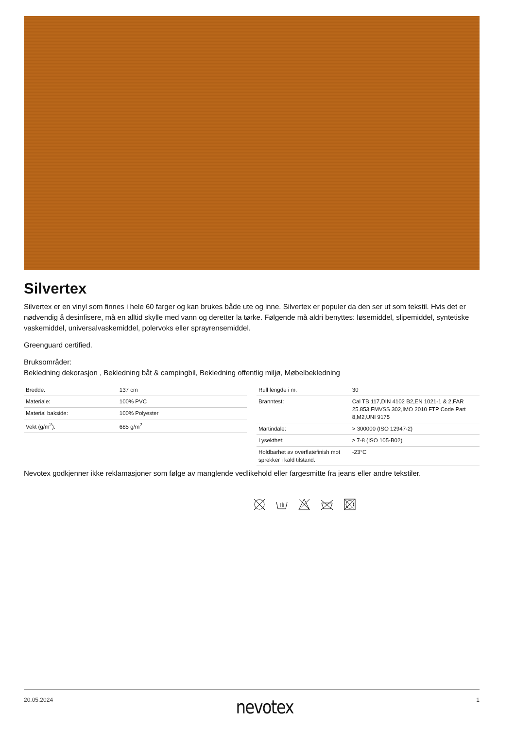Silvertex
Silvertex er en vinyl som finnes i hele 60 farger og kan brukes både ute og inne. Silvertex er populer da den ser ut som tekstil. Hvis det er nødvendig å desinfisere, må en alltid skylle med vann og deretter la tørke. Følgende må aldri benyttes: løsemiddel, slipemiddel, syntetiske vaskemiddel, universalvaskemiddel, polervoks eller sprayrensemiddel.
Greenguard certified.
Bruksområder:
Bekledning dekorasjon , Bekledning båt & campingbil, Bekledning offentlig miljø, Møbelbekledning
| Bredde: | 137 cm |
| Materiale: | 100% PVC |
| Material bakside: | 100% Polyester |
| Vekt (g/m<sup>2</sup>): | 685 g/m<sup>2</sup> |
| Rull lengde i m: | 30 |
| Branntest: | Cal TB 117,DIN 4102 B2,EN 1021-1 & 2,FAR 25.853,FMVSS 302,IMO 2010 FTP Code Part 8,M2,UNI 9175 |
| Martindale: | > 300000 (ISO 12947-2) |
| Lysekthet: | ≥ 7-8 (ISO 105-B02) |
| Holdbarhet av overflatefinish mot sprekker i kald tilstand: | -23°C |
Nevotex godkjenner ikke reklamasjoner som følge av manglende vedlikehold eller fargesmitte fra jeans eller andre tekstiler.
20.05.2024 nevotex 1